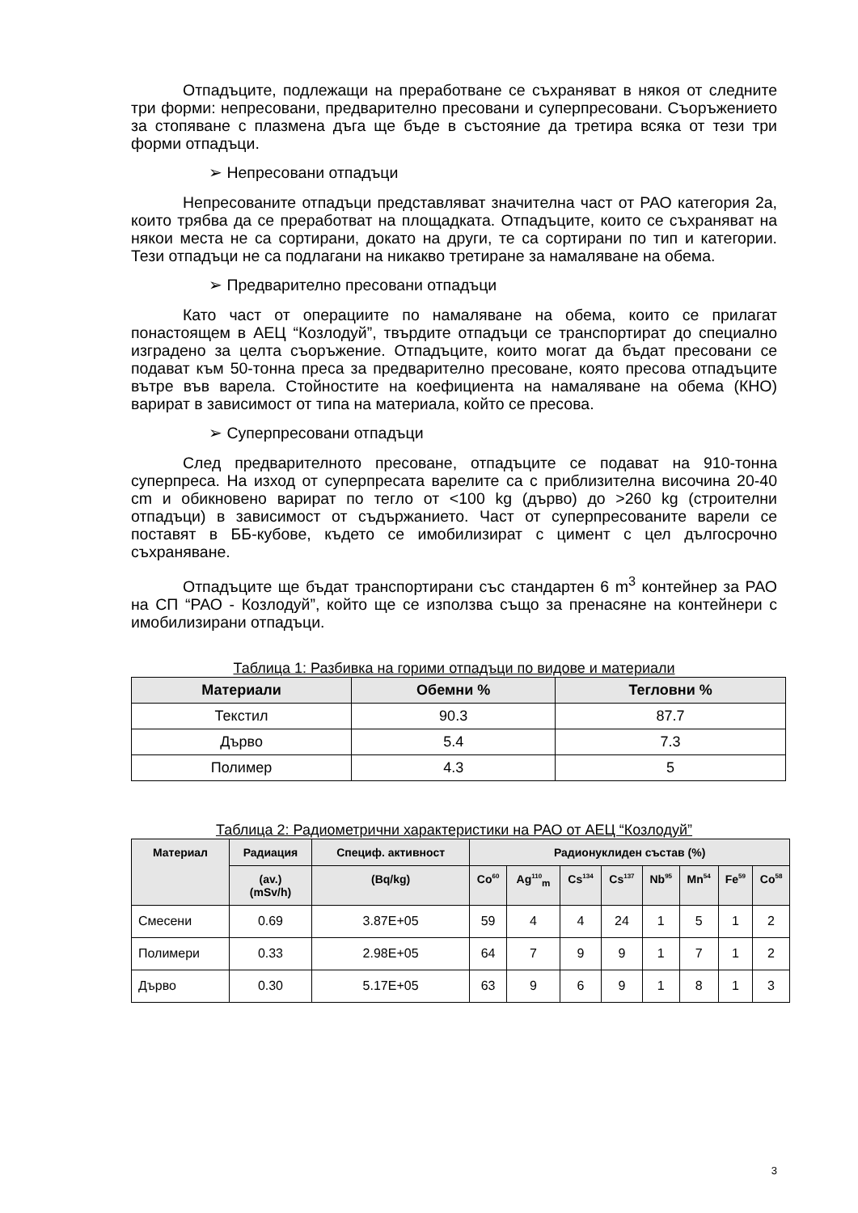Отпадъците, подлежащи на преработване се съхраняват в някоя от следните три форми: непресовани, предварително пресовани и суперпресовани. Съоръжението за стопяване с плазмена дъга ще бъде в състояние да третира всяка от тези три форми отпадъци.
➢ Непресовани отпадъци
Непресованите отпадъци представляват значителна част от РАО категория 2а, които трябва да се преработват на площадката. Отпадъците, които се съхраняват на някои места не са сортирани, докато на други, те са сортирани по тип и категории. Тези отпадъци не са подлагани на никакво третиране за намаляване на обема.
➢ Предварително пресовани отпадъци
Като част от операциите по намаляване на обема, които се прилагат понастоящем в АЕЦ “Козлодуй”, твърдите отпадъци се транспортират до специално изградено за целта съоръжение. Отпадъците, които могат да бъдат пресовани се подават към 50-тонна преса за предварително пресоване, която пресова отпадъците вътре във варела. Стойностите на коефициента на намаляване на обема (КНО) варират в зависимост от типа на материала, който се пресова.
➢ Суперпресовани отпадъци
След предварителното пресоване, отпадъците се подават на 910-тонна суперпреса. На изход от суперпресата варелите са с приблизителна височина 20-40 cm и обикновено варират по тегло от <100 kg (дърво) до >260 kg (строителни отпадъци) в зависимост от съдържанието. Част от суперпресованите варели се поставят в ББ-кубове, където се имобилизират с цимент с цел дългосрочно съхраняване.
Отпадъците ще бъдат транспортирани със стандартен 6 m<sup>3</sup> контейнер за РАО на СП “РАО - Козлодуй”, който ще се използва също за пренасяне на контейнери с имобилизирани отпадъци.
Таблица 1: Разбивка на горими отпадъци по видове и материали
| Материали | Обемни % | Тегловни % |
| --- | --- | --- |
| Текстил | 90.3 | 87.7 |
| Дърво | 5.4 | 7.3 |
| Полимер | 4.3 | 5 |
Таблица 2: Радиометрични характеристики на РАО от АЕЦ “Козлодуй”
| Материал | Радиация | Специф. активност | Радионуклиден състав (%) | | | | | | | |
| --- | --- | --- | --- | --- | --- | --- | --- | --- | --- | --- |
| | (av.) (mSv/h) | (Bq/kg) | Co<sup>60</sup> | Ag<sup>110</sup><sub>m</sub> | Cs<sup>134</sup> | Cs<sup>137</sup> | Nb<sup>95</sup> | Mn<sup>54</sup> | Fe<sup>59</sup> | Co<sup>58</sup> |
| Смесени | 0.69 | 3.87E+05 | 59 | 4 | 4 | 24 | 1 | 5 | 1 | 2 |
| Полимери | 0.33 | 2.98E+05 | 64 | 7 | 9 | 9 | 1 | 7 | 1 | 2 |
| Дърво | 0.30 | 5.17E+05 | 63 | 9 | 6 | 9 | 1 | 8 | 1 | 3 |
3